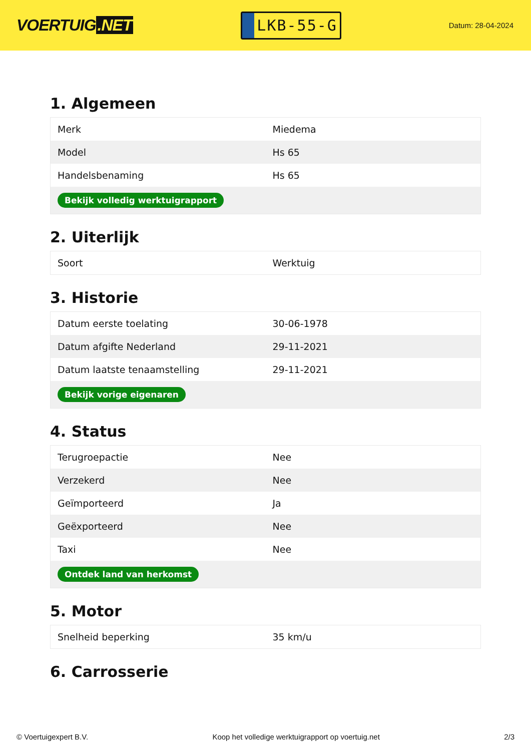VOERTUIG.NET
LKB-55-G
Datum: 28-04-2024
1. Algemeen
| Merk | Miedema |
| Model | Hs 65 |
| Handelsbenaming | Hs 65 |
| Bekijk volledig werktuigrapport | |
2. Uiterlijk
| Soort | Werktuig |
3. Historie
| Datum eerste toelating | 30-06-1978 |
| Datum afgifte Nederland | 29-11-2021 |
| Datum laatste tenaamstelling | 29-11-2021 |
| Bekijk vorige eigenaren | |
4. Status
| Terugroepactie | Nee |
| Verzekerd | Nee |
| Geïmporteerd | Ja |
| Geëxporteerd | Nee |
| Taxi | Nee |
| Ontdek land van herkomst | |
5. Motor
| Snelheid beperking | 35 km/u |
6. Carrosserie
© Voertuigexpert B.V. Koop het volledige werktuigrapport op voertuig.net 2/3